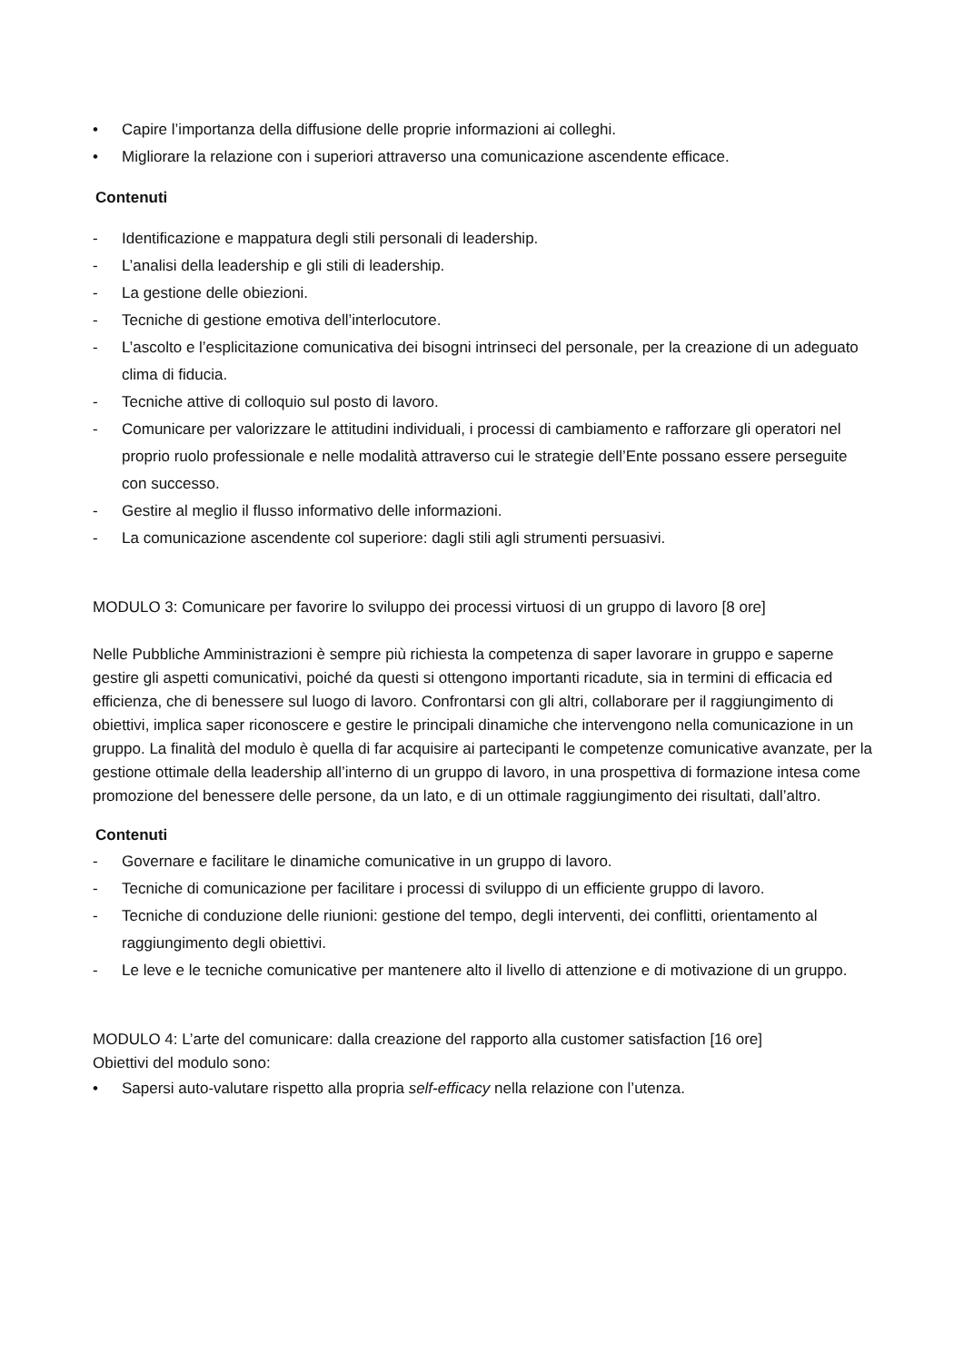• Capire l’importanza della diffusione delle proprie informazioni ai colleghi.
• Migliorare la relazione con i superiori attraverso una comunicazione ascendente efficace.
Contenuti
- Identificazione e mappatura degli stili personali di leadership.
- L’analisi della leadership e gli stili di leadership.
- La gestione delle obiezioni.
- Tecniche di gestione emotiva dell’interlocutore.
- L’ascolto e l’esplicitazione comunicativa dei bisogni intrinseci del personale, per la creazione di un adeguato clima di fiducia.
- Tecniche attive di colloquio sul posto di lavoro.
- Comunicare per valorizzare le attitudini individuali, i processi di cambiamento e rafforzare gli operatori nel proprio ruolo professionale e nelle modalità attraverso cui le strategie dell’Ente possano essere perseguite con successo.
- Gestire al meglio il flusso informativo delle informazioni.
- La comunicazione ascendente col superiore: dagli stili agli strumenti persuasivi.
MODULO 3: Comunicare per favorire lo sviluppo dei processi virtuosi di un gruppo di lavoro [8 ore]
Nelle Pubbliche Amministrazioni è sempre più richiesta la competenza di saper lavorare in gruppo e saperne gestire gli aspetti comunicativi, poiché da questi si ottengono importanti ricadute, sia in termini di efficacia ed efficienza, che di benessere sul luogo di lavoro. Confrontarsi con gli altri, collaborare per il raggiungimento di obiettivi, implica saper riconoscere e gestire le principali dinamiche che intervengono nella comunicazione in un gruppo. La finalità del modulo è quella di far acquisire ai partecipanti le competenze comunicative avanzate, per la gestione ottimale della leadership all’interno di un gruppo di lavoro, in una prospettiva di formazione intesa come promozione del benessere delle persone, da un lato, e di un ottimale raggiungimento dei risultati, dall’altro.
Contenuti
- Governare e facilitare le dinamiche comunicative in un gruppo di lavoro.
- Tecniche di comunicazione per facilitare i processi di sviluppo di un efficiente gruppo di lavoro.
- Tecniche di conduzione delle riunioni: gestione del tempo, degli interventi, dei conflitti, orientamento al raggiungimento degli obiettivi.
- Le leve e le tecniche comunicative per mantenere alto il livello di attenzione e di motivazione di un gruppo.
MODULO 4: L’arte del comunicare: dalla creazione del rapporto alla customer satisfaction [16 ore]
Obiettivi del modulo sono:
• Sapersi auto-valutare rispetto alla propria self-efficacy nella relazione con l’utenza.